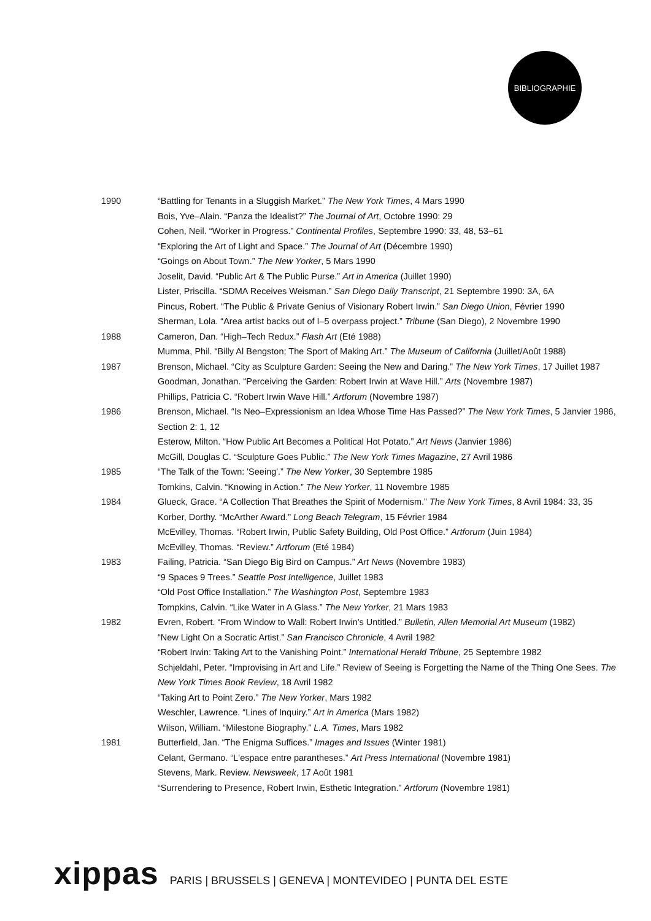BIBLIOGRAPHIE
1990 “Battling for Tenants in a Sluggish Market.” The New York Times, 4 Mars 1990
Bois, Yve–Alain. “Panza the Idealist?” The Journal of Art, Octobre 1990: 29
Cohen, Neil. “Worker in Progress.” Continental Profiles, Septembre 1990: 33, 48, 53–61
“Exploring the Art of Light and Space.” The Journal of Art (Décembre 1990)
“Goings on About Town.” The New Yorker, 5 Mars 1990
Joselit, David. “Public Art & The Public Purse.” Art in America (Juillet 1990)
Lister, Priscilla. “SDMA Receives Weisman.” San Diego Daily Transcript, 21 Septembre 1990: 3A, 6A
Pincus, Robert. “The Public & Private Genius of Visionary Robert Irwin.” San Diego Union, Février 1990
Sherman, Lola. “Area artist backs out of I–5 overpass project.” Tribune (San Diego), 2 Novembre 1990
1988 Cameron, Dan. “High–Tech Redux.” Flash Art (Eté 1988)
Mumma, Phil. “Billy Al Bengston; The Sport of Making Art.” The Museum of California (Juillet/Août 1988)
1987 Brenson, Michael. “City as Sculpture Garden: Seeing the New and Daring.” The New York Times, 17 Juillet 1987
Goodman, Jonathan. “Perceiving the Garden: Robert Irwin at Wave Hill.” Arts (Novembre 1987)
Phillips, Patricia C. “Robert Irwin Wave Hill.” Artforum (Novembre 1987)
1986 Brenson, Michael. “Is Neo–Expressionism an Idea Whose Time Has Passed?” The New York Times, 5 Janvier 1986, Section 2: 1, 12
Esterow, Milton. “How Public Art Becomes a Political Hot Potato.” Art News (Janvier 1986)
McGill, Douglas C. “Sculpture Goes Public.” The New York Times Magazine, 27 Avril 1986
1985 “The Talk of the Town: 'Seeing'.” The New Yorker, 30 Septembre 1985
Tomkins, Calvin. “Knowing in Action.” The New Yorker, 11 Novembre 1985
1984 Glueck, Grace. “A Collection That Breathes the Spirit of Modernism.” The New York Times, 8 Avril 1984: 33, 35
Korber, Dorthy. “McArther Award.” Long Beach Telegram, 15 Février 1984
McEvilley, Thomas. “Robert Irwin, Public Safety Building, Old Post Office.” Artforum (Juin 1984)
McEvilley, Thomas. “Review.” Artforum (Eté 1984)
1983 Failing, Patricia. “San Diego Big Bird on Campus.” Art News (Novembre 1983)
“9 Spaces 9 Trees.” Seattle Post Intelligence, Juillet 1983
“Old Post Office Installation.” The Washington Post, Septembre 1983
Tompkins, Calvin. “Like Water in A Glass.” The New Yorker, 21 Mars 1983
1982 Evren, Robert. “From Window to Wall: Robert Irwin's Untitled.” Bulletin, Allen Memorial Art Museum (1982)
“New Light On a Socratic Artist.” San Francisco Chronicle, 4 Avril 1982
“Robert Irwin: Taking Art to the Vanishing Point.” International Herald Tribune, 25 Septembre 1982
Schjeldahl, Peter. “Improvising in Art and Life.” Review of Seeing is Forgetting the Name of the Thing One Sees. The New York Times Book Review, 18 Avril 1982
“Taking Art to Point Zero.” The New Yorker, Mars 1982
Weschler, Lawrence. “Lines of Inquiry.” Art in America (Mars 1982)
Wilson, William. “Milestone Biography.” L.A. Times, Mars 1982
1981 Butterfield, Jan. “The Enigma Suffices.” Images and Issues (Winter 1981)
Celant, Germano. “L'espace entre parantheses.” Art Press International (Novembre 1981)
Stevens, Mark. Review. Newsweek, 17 Août 1981
“Surrendering to Presence, Robert Irwin, Esthetic Integration.” Artforum (Novembre 1981)
xippas PARIS | BRUSSELS | GENEVA | MONTEVIDEO | PUNTA DEL ESTE